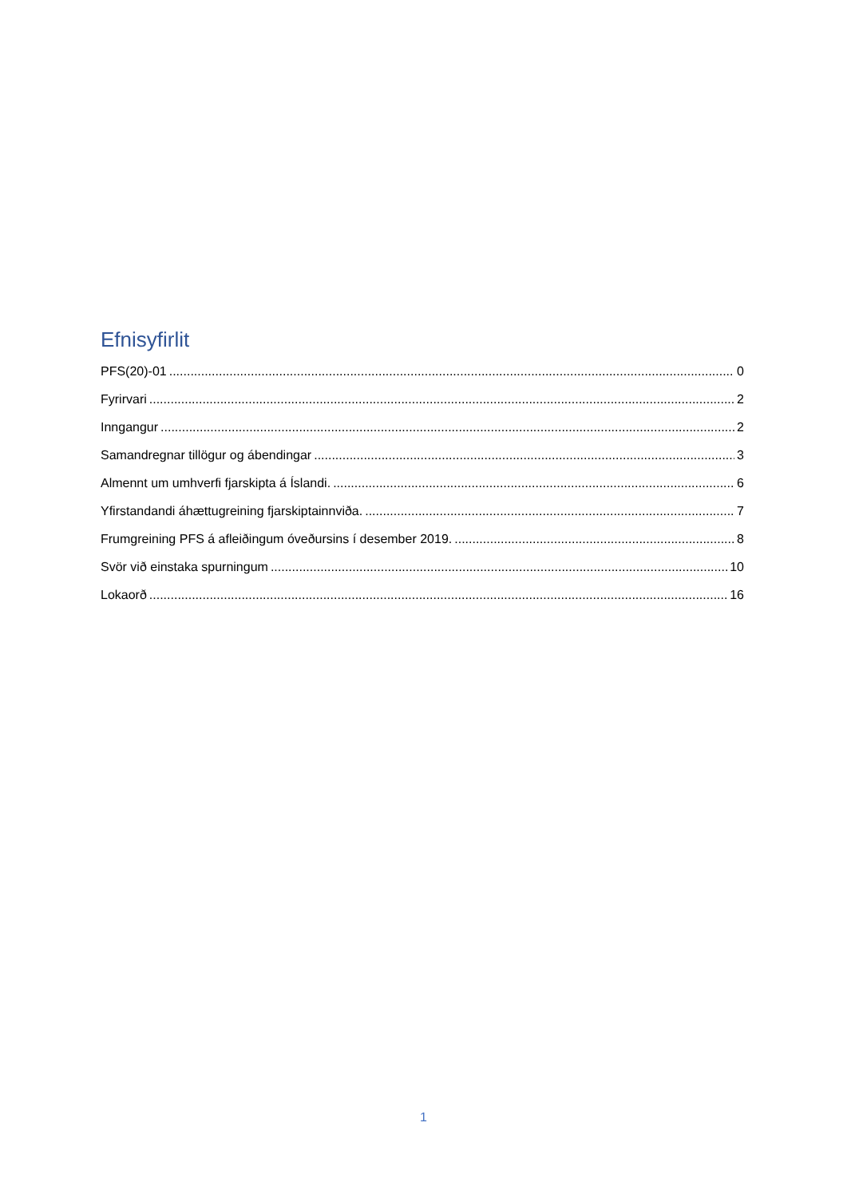Efnisyfirlit
PFS(20)-01 0
Fyrirvari 2
Inngangur 2
Samandregnar tillögur og ábendingar 3
Almennt um umhverfi fjarskipta á Íslandi. 6
Yfirstandandi áhættugreining fjarskiptainnviða. 7
Frumgreining PFS á afleiðingum óveðursins í desember 2019. 8
Svör við einstaka spurningum 10
Lokaorð 16
1